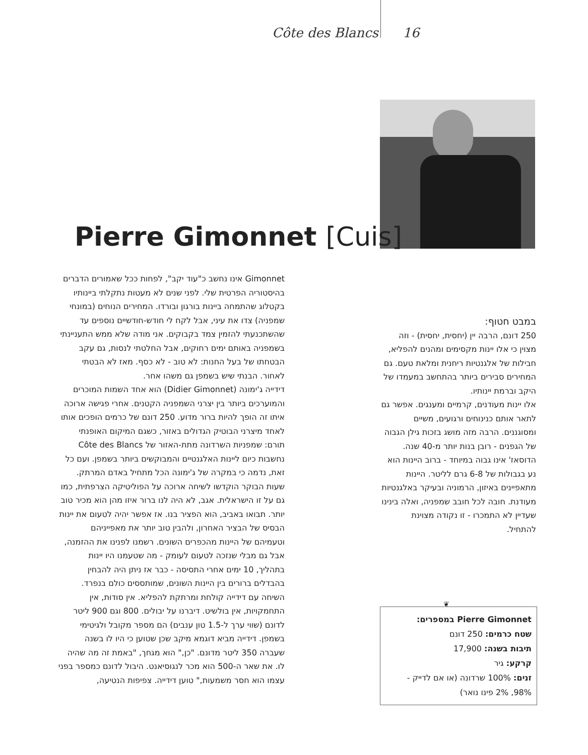Côte des Blancs 16
Pierre Gimonnet [Cuis]
Gimonnet אינו נחשב כ"עוד יקב", לפחות ככל שאמורים הדברים בהיסטוריה הפרטית שלי. לפני שנים לא מעטות נתקלתי ביינותיו בקטלוג שהתמחה ביינות בורגון ובורדו. המחירים הנוחים (במונחי שמפניה) צדו את עיני, אבל לקח לי חודש-חודשיים נוספים עד שהשתכנעתי להזמין צמד בקבוקים. אני מודה שלא ממש התעניינתי בשמפניה באותם ימים רחוקים, אבל החלטתי לנסות, גם עקב הבטחתו של בעל החנות: לא טוב - לא כסף. מאז לא הבטתי לאחור. הבנתי שיש בשמפן גם משהו אחר.
דידייה ג'ימונה (Didier Gimonnet) הוא אחד השמות המוכרים והמוערכים ביותר בין יצרני השמפניה הקטנים. אחרי פגישה ארוכה איתו זה הופך להיות ברור מדוע. 250 דונם של כרמים הופכים אותו לאחד מיצרני הבוטיק הגדולים באזור, כשגם המיקום האופנתי תורם: שמפניות השרדונה מתת-האזור של Côte des Blancs נחשבות כיום ליינות האלגנטיים והמבוקשים ביותר בשמפן. ועם כל זאת, נדמה כי במקרה של ג'ימונה הכל מתחיל באדם המרתק. שעות הבוקר הוקדשו לשיחה ארוכה על הפוליטיקה הצרפתית, כמו גם על זו הישראלית. אגב, לא היה לנו ברור איזו מהן הוא מכיר טוב יותר. תבואו באביב, הוא הפציר בנו. אז אפשר יהיה לטעום את יינות הבסיס של הבציר האחרון, ולהבין טוב יותר את מאפייניהם וטעמיהם של היינות מהכפרים השונים. רשמנו לפנינו את ההזמנה, אבל גם מבלי שנזכה לטעום לעומק - מה שטעמנו היו יינות בתהליך, 10 ימים אחרי התסיסה - כבר אז ניתן היה להבחין בהבדלים ברורים בין היינות השונים, שמותססים כולם בנפרד.
השיחה עם דידייה קולחת ומרתקת להפליא. אין סודות, אין התחמקויות, אין בולשיט. דיברנו על יבולים. 800 וגם 900 ליטר לדונם (שווי ערך ל-1.5 טון ענבים) הם מספר מקובל ולגיטימי בשמפן. דידייה מביא דוגמא מיקב שכן שטוען כי היו לו בשנה שעברה 350 ליטר מדונם. "כן," הוא מגחך, "באמת זה מה שהיה לו. את שאר ה-500 הוא מכר לנגוסיאנט. היבול לדונם כמספר בפני עצמו הוא חסר משמעות," טוען דידייה. צפיפות הנטיעה,
במבט חטוף:
250 דונם, הרבה יין (יחסית, יחסית) - וזה מצוין כי אלו יינות מקסימים ומהנים להפליא, חבילות של אלגנטיות ריחנית ומלאת טעם. גם המחירים סבירים ביותר בהתחשב במעמדו של היקב וברמת יינותיו.
אלו יינות מעודנים, קרמיים ומענגים. אפשר גם לתאר אותם כנינוחים ורגועים, משיים ומסוגננים. הרבה מזה מושג בזכות גילן הגבוה של הגפנים - רובן בנות יותר מ-40 שנה. הדוסאז' אינו גבוה במיוחד - ברוב היינות הוא נע בגבולות של 6-8 גרם לליטר. היינות מתאפיינים באיזון, הרמוניה ובעיקר באלגנטיות מעודנת. חובה לכל חובב שמפניה, ואלה בינינו שעדיין לא התמכרו - זו נקודה מצוינת להתחיל.
❦
Pierre Gimonnet במספרים:
שטח כרמים: 250 דונם
תיבות בשנה: 17,900
קרקע: גיר
זנים: 100% שרדונה (או אם לדייק - 98%, 2% פינו נואר)